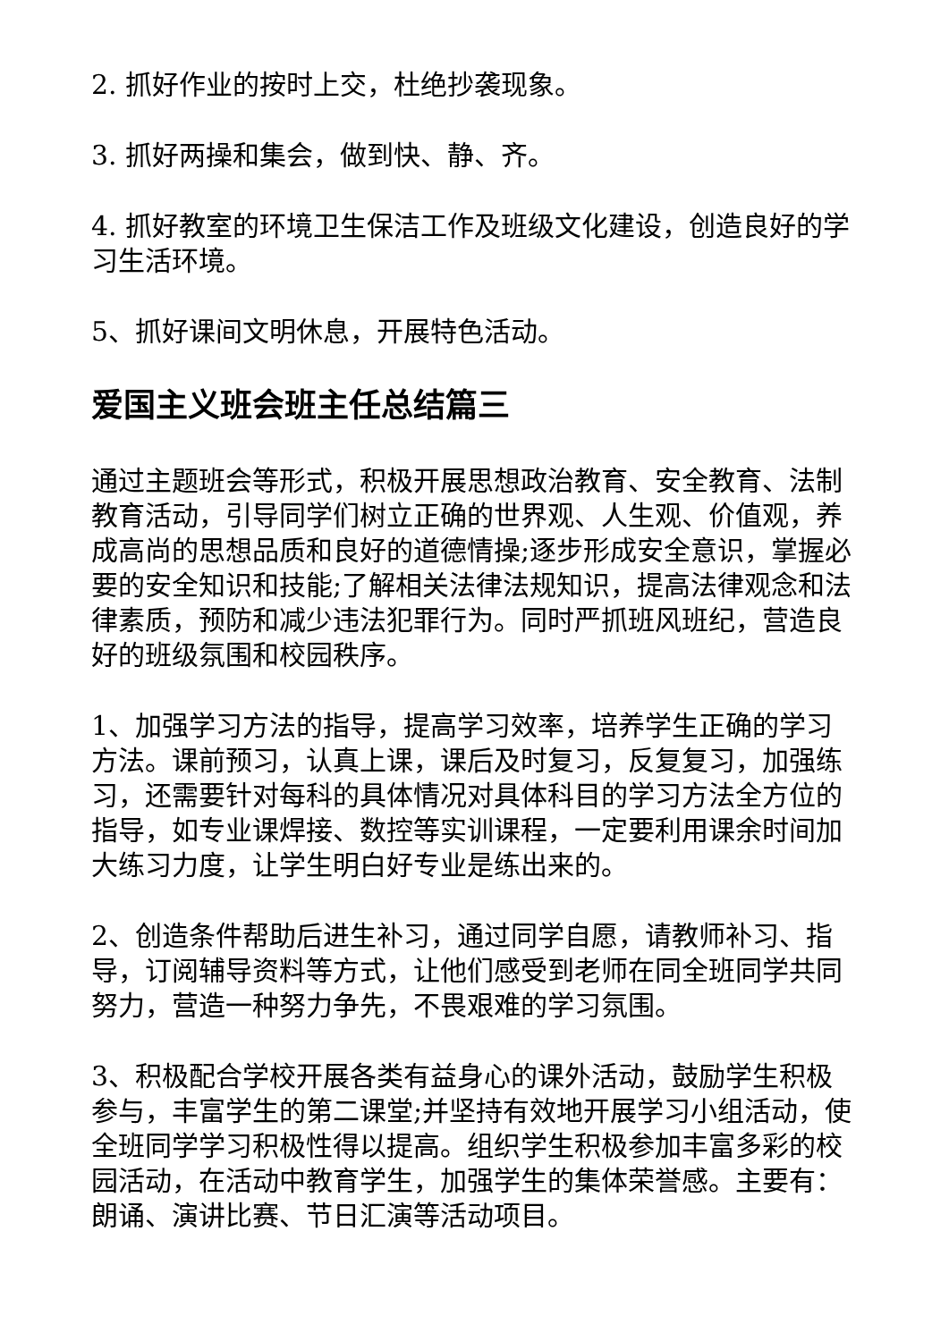2. 抓好作业的按时上交，杜绝抄袭现象。
3. 抓好两操和集会，做到快、静、齐。
4. 抓好教室的环境卫生保洁工作及班级文化建设，创造良好的学习生活环境。
5、抓好课间文明休息，开展特色活动。
爱国主义班会班主任总结篇三
通过主题班会等形式，积极开展思想政治教育、安全教育、法制教育活动，引导同学们树立正确的世界观、人生观、价值观，养成高尚的思想品质和良好的道德情操;逐步形成安全意识，掌握必要的安全知识和技能;了解相关法律法规知识，提高法律观念和法律素质，预防和减少违法犯罪行为。同时严抓班风班纪，营造良好的班级氛围和校园秩序。
1、加强学习方法的指导，提高学习效率，培养学生正确的学习方法。课前预习，认真上课，课后及时复习，反复复习，加强练习，还需要针对每科的具体情况对具体科目的学习方法全方位的指导，如专业课焊接、数控等实训课程，一定要利用课余时间加大练习力度，让学生明白好专业是练出来的。
2、创造条件帮助后进生补习，通过同学自愿，请教师补习、指导，订阅辅导资料等方式，让他们感受到老师在同全班同学共同努力，营造一种努力争先，不畏艰难的学习氛围。
3、积极配合学校开展各类有益身心的课外活动，鼓励学生积极参与，丰富学生的第二课堂;并坚持有效地开展学习小组活动，使全班同学学习积极性得以提高。组织学生积极参加丰富多彩的校园活动，在活动中教育学生，加强学生的集体荣誉感。主要有：朗诵、演讲比赛、节日汇演等活动项目。